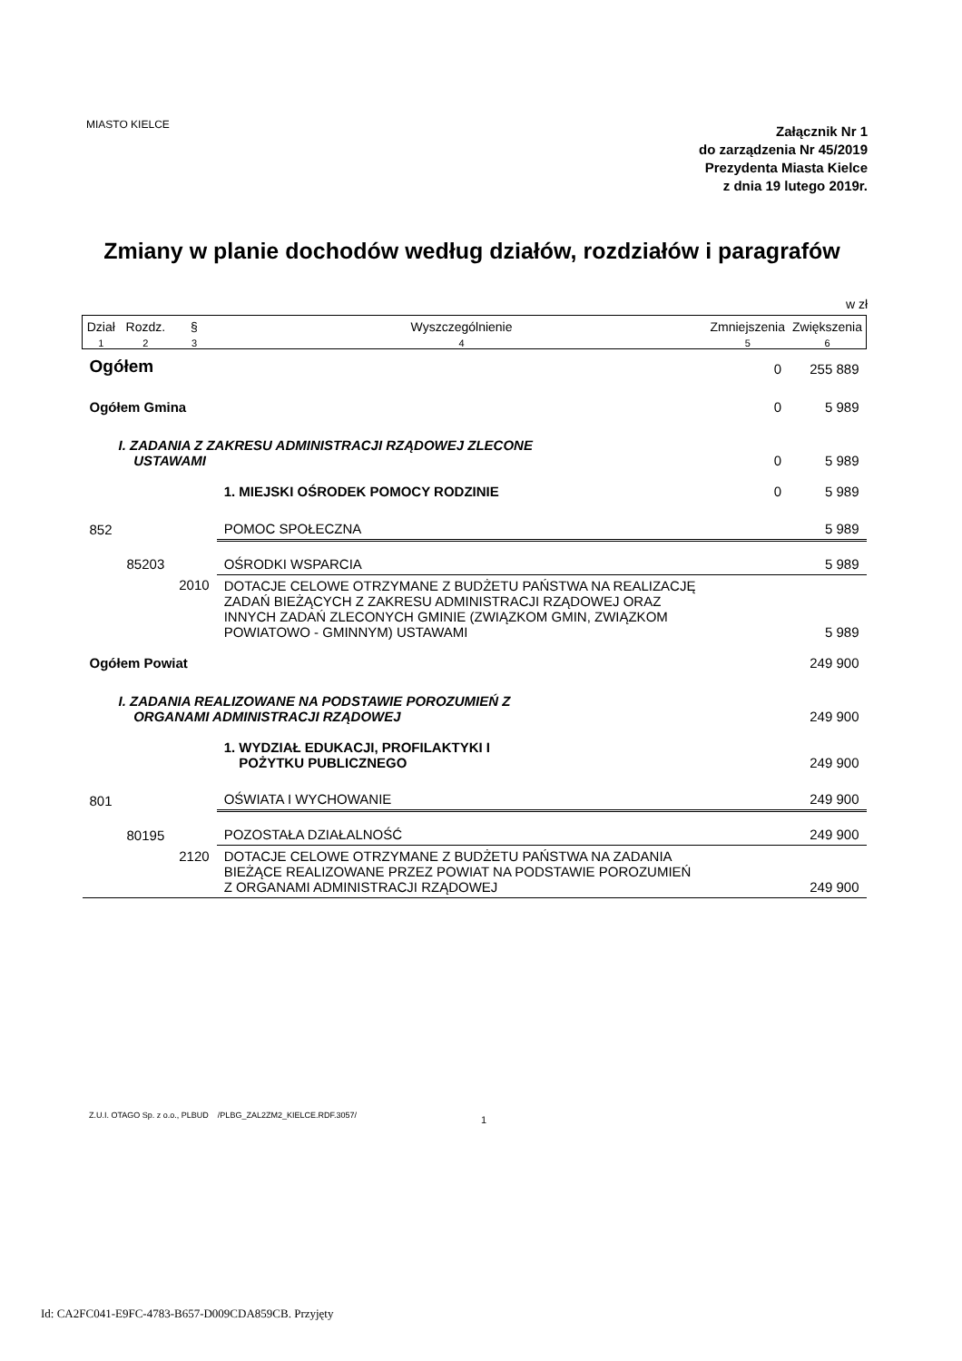MIASTO KIELCE
Załącznik Nr 1
do zarządzenia Nr 45/2019
Prezydenta Miasta Kielce
z dnia 19 lutego 2019r.
Zmiany w planie dochodów według działów, rozdziałów i paragrafów
w zł
| Dział | Rozdz. | § | Wyszczególnienie | Zmniejszenia | Zwiększenia |
| --- | --- | --- | --- | --- | --- |
| 1 | 2 | 3 | 4 | 5 | 6 |
| Ogółem | | | | 0 | 255 889 |
| Ogółem Gmina | | | | 0 | 5 989 |
| I. ZADANIA Z ZAKRESU ADMINISTRACJI RZĄDOWEJ ZLECONE USTAWAMI | | | | 0 | 5 989 |
| | | | 1. MIEJSKI OŚRODEK POMOCY RODZINIE | 0 | 5 989 |
| 852 | | | POMOC SPOŁECZNA | | 5 989 |
| | 85203 | | OŚRODKI WSPARCIA | | 5 989 |
| | | 2010 | DOTACJE CELOWE OTRZYMANE Z BUDŻETU PAŃSTWA NA REALIZACJĘ ZADAŃ BIEŻĄCYCH Z ZAKRESU ADMINISTRACJI RZĄDOWEJ ORAZ INNYCH ZADAŃ ZLECONYCH GMINIE (ZWIĄZKOM GMIN, ZWIĄZKOM POWIATOWO - GMINNYM) USTAWAMI | | 5 989 |
| Ogółem Powiat | | | | | 249 900 |
| I. ZADANIA REALIZOWANE NA PODSTAWIE POROZUMIEŃ Z ORGANAMI ADMINISTRACJI RZĄDOWEJ | | | | | 249 900 |
| | | | 1. WYDZIAŁ EDUKACJI, PROFILAKTYKI I POŻYTKU PUBLICZNEGO | | 249 900 |
| 801 | | | OŚWIATA I WYCHOWANIE | | 249 900 |
| | 80195 | | POZOSTAŁA DZIAŁALNOŚĆ | | 249 900 |
| | | 2120 | DOTACJE CELOWE OTRZYMANE Z BUDŻETU PAŃSTWA NA ZADANIA BIEŻĄCE REALIZOWANE PRZEZ POWIAT NA PODSTAWIE POROZUMIEŃ Z ORGANAMI ADMINISTRACJI RZĄDOWEJ | | 249 900 |
Z.U.I. OTAGO Sp. z o.o., PLBUD /PLBG_ZAL2ZM2_KIELCE.RDF.3057/
1
Id: CA2FC041-E9FC-4783-B657-D009CDA859CB. Przyjęty